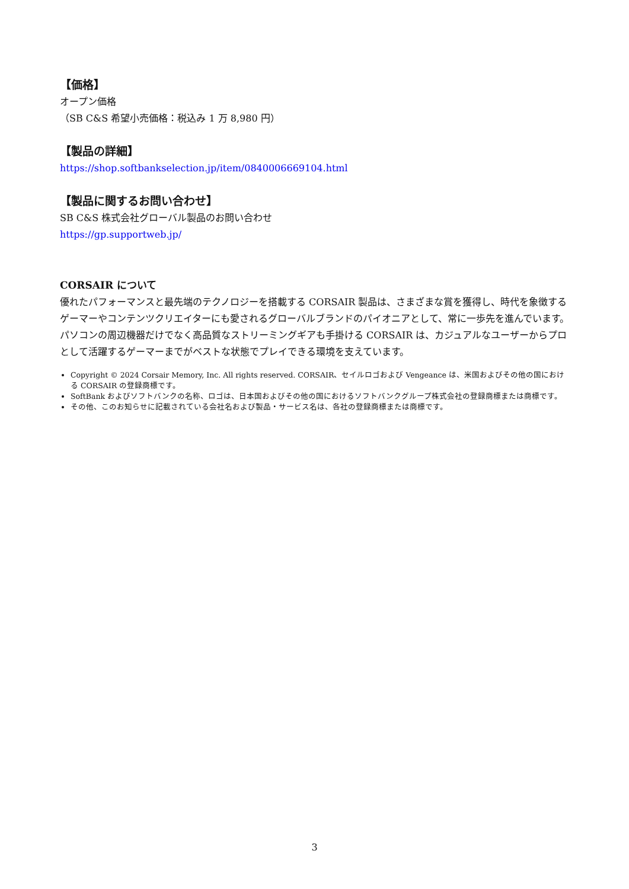【価格】
オープン価格
（SB C&S 希望小売価格：税込み 1 万 8,980 円）
【製品の詳細】
https://shop.softbankselection.jp/item/0840006669104.html
【製品に関するお問い合わせ】
SB C&S 株式会社グローバル製品のお問い合わせ
https://gp.supportweb.jp/
CORSAIR について
優れたパフォーマンスと最先端のテクノロジーを搭載する CORSAIR 製品は、さまざまな賞を獲得し、時代を象徴するゲーマーやコンテンツクリエイターにも愛されるグローバルブランドのパイオニアとして、常に一歩先を進んでいます。パソコンの周辺機器だけでなく高品質なストリーミングギアも手掛ける CORSAIR は、カジュアルなユーザーからプロとして活躍するゲーマーまでがベストな状態でプレイできる環境を支えています。
Copyright © 2024 Corsair Memory, Inc. All rights reserved. CORSAIR、セイルロゴおよび Vengeance は、米国およびその他の国における CORSAIR の登録商標です。
SoftBank およびソフトバンクの名称、ロゴは、日本国およびその他の国におけるソフトバンクグループ株式会社の登録商標または商標です。
その他、このお知らせに記載されている会社名および製品・サービス名は、各社の登録商標または商標です。
3